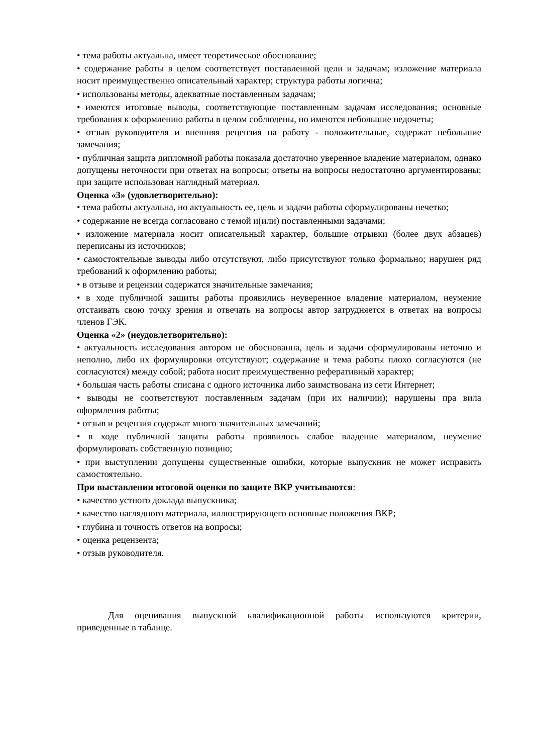• тема работы актуальна, имеет теоретическое обоснование;
• содержание работы в целом соответствует поставленной цели и задачам; изложение материала носит преимущественно описательный характер; структура работы логична;
• использованы методы, адекватные поставленным задачам;
• имеются итоговые выводы, соответствующие поставленным задачам исследования; основные требования к оформлению работы в целом соблюдены, но имеются небольшие недочеты;
• отзыв руководителя и внешняя рецензия на работу - положительные, содержат небольшие замечания;
• публичная защита дипломной работы показала достаточно уверенное владение материалом, однако допущены неточности при ответах на вопросы; ответы на вопросы недостаточно аргументированы; при защите использован наглядный материал.
Оценка «3» (удовлетворительно):
• тема работы актуальна, но актуальность ее, цель и задачи работы сформулированы нечетко;
• содержание не всегда согласовано с темой и(или) поставленными задачами;
• изложение материала носит описательный характер, большие отрывки (более двух абзацев) переписаны из источников;
• самостоятельные выводы либо отсутствуют, либо присутствуют только формально; нарушен ряд требований к оформлению работы;
• в отзыве и рецензии содержатся значительные замечания;
• в ходе публичной защиты работы проявились неуверенное владение материалом, неумение отстаивать свою точку зрения и отвечать на вопросы автор затрудняется в ответах на вопросы членов ГЭК.
Оценка «2» (неудовлетворительно):
• актуальность исследования автором не обоснованна, цель и задачи сформулированы неточно и неполно, либо их формулировки отсутствуют; содержание и тема работы плохо согласуются (не согласуются) между собой; работа носит преимущественно реферативный характер;
• большая часть работы списана с одного источника либо заимствована из сети Интернет;
• выводы не соответствуют поставленным задачам (при их наличии); нарушены пра вила оформления работы;
• отзыв и рецензия содержат много значительных замечаний;
• в ходе публичной защиты работы проявилось слабое владение материалом, неумение формулировать собственную позицию;
• при выступлении допущены существенные ошибки, которые выпускник не может исправить самостоятельно.
При выставлении итоговой оценки по защите ВКР учитываются:
• качество устного доклада выпускника;
• качество наглядного материала, иллюстрирующего основные положения ВКР;
• глубина и точность ответов на вопросы;
• оценка рецензента;
• отзыв руководителя.
Для оценивания выпускной квалификационной работы используются критерии, приведенные в таблице.